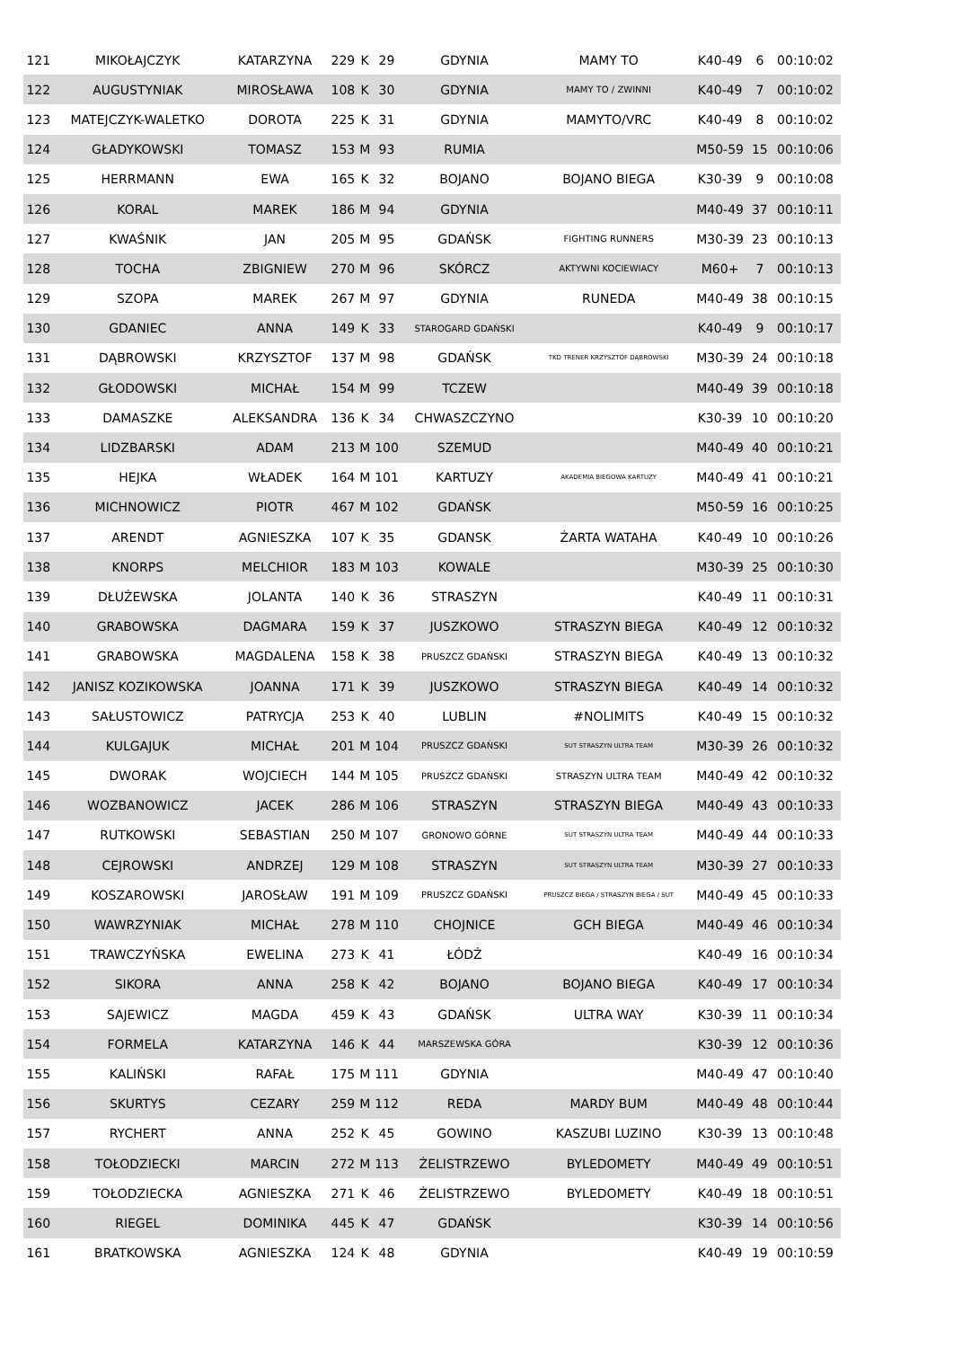| 121 | MIKOŁAJCZYK | KATARZYNA | 229 | K | 29 | GDYNIA | MAMY TO | K40-49 | 6 | 00:10:02 |
| 122 | AUGUSTYNIAK | MIROSŁAWA | 108 | K | 30 | GDYNIA | MAMY TO / ZWINNI | K40-49 | 7 | 00:10:02 |
| 123 | MATEJCZYK-WALETKO | DOROTA | 225 | K | 31 | GDYNIA | MAMYTO/VRC | K40-49 | 8 | 00:10:02 |
| 124 | GŁADYKOWSKI | TOMASZ | 153 | M | 93 | RUMIA | | M50-59 | 15 | 00:10:06 |
| 125 | HERRMANN | EWA | 165 | K | 32 | BOJANO | BOJANO BIEGA | K30-39 | 9 | 00:10:08 |
| 126 | KORAL | MAREK | 186 | M | 94 | GDYNIA | | M40-49 | 37 | 00:10:11 |
| 127 | KWAŚNIK | JAN | 205 | M | 95 | GDAŃSK | FIGHTING RUNNERS | M30-39 | 23 | 00:10:13 |
| 128 | TOCHA | ZBIGNIEW | 270 | M | 96 | SKÓRCZ | AKTYWNI KOCIEWIACY | M60+ | 7 | 00:10:13 |
| 129 | SZOPA | MAREK | 267 | M | 97 | GDYNIA | RUNEDA | M40-49 | 38 | 00:10:15 |
| 130 | GDANIEC | ANNA | 149 | K | 33 | STAROGARD GDAŃSKI | | K40-49 | 9 | 00:10:17 |
| 131 | DĄBROWSKI | KRZYSZTOF | 137 | M | 98 | GDAŃSK | TKD TRENER KRZYSZTOF DĄBROWSKI | M30-39 | 24 | 00:10:18 |
| 132 | GŁODOWSKI | MICHAŁ | 154 | M | 99 | TCZEW | | M40-49 | 39 | 00:10:18 |
| 133 | DAMASZKE | ALEKSANDRA | 136 | K | 34 | CHWASZCZYNO | | K30-39 | 10 | 00:10:20 |
| 134 | LIDZBARSKI | ADAM | 213 | M | 100 | SZEMUD | | M40-49 | 40 | 00:10:21 |
| 135 | HEJKA | WŁADEK | 164 | M | 101 | KARTUZY | AKADEMIA BIEGOWA KARTUZY | M40-49 | 41 | 00:10:21 |
| 136 | MICHNOWICZ | PIOTR | 467 | M | 102 | GDAŃSK | | M50-59 | 16 | 00:10:25 |
| 137 | ARENDT | AGNIESZKA | 107 | K | 35 | GDANSK | ŻARTA WATAHA | K40-49 | 10 | 00:10:26 |
| 138 | KNORPS | MELCHIOR | 183 | M | 103 | KOWALE | | M30-39 | 25 | 00:10:30 |
| 139 | DŁUŻEWSKA | JOLANTA | 140 | K | 36 | STRASZYN | | K40-49 | 11 | 00:10:31 |
| 140 | GRABOWSKA | DAGMARA | 159 | K | 37 | JUSZKOWO | STRASZYN BIEGA | K40-49 | 12 | 00:10:32 |
| 141 | GRABOWSKA | MAGDALENA | 158 | K | 38 | PRUSZCZ GDAŃSKI | STRASZYN BIEGA | K40-49 | 13 | 00:10:32 |
| 142 | JANISZ KOZIKOWSKA | JOANNA | 171 | K | 39 | JUSZKOWO | STRASZYN BIEGA | K40-49 | 14 | 00:10:32 |
| 143 | SAŁUSTOWICZ | PATRYCJA | 253 | K | 40 | LUBLIN | #NOLIMITS | K40-49 | 15 | 00:10:32 |
| 144 | KULGAJUK | MICHAŁ | 201 | M | 104 | PRUSZCZ GDAŃSKI | SUT STRASZYN ULTRA TEAM | M30-39 | 26 | 00:10:32 |
| 145 | DWORAK | WOJCIECH | 144 | M | 105 | PRUSZCZ GDAŃSKI | STRASZYN ULTRA TEAM | M40-49 | 42 | 00:10:32 |
| 146 | WOZBANOWICZ | JACEK | 286 | M | 106 | STRASZYN | STRASZYN BIEGA | M40-49 | 43 | 00:10:33 |
| 147 | RUTKOWSKI | SEBASTIAN | 250 | M | 107 | GRONOWO GÓRNE | SUT STRASZYN ULTRA TEAM | M40-49 | 44 | 00:10:33 |
| 148 | CEJROWSKI | ANDRZEJ | 129 | M | 108 | STRASZYN | SUT STRASZYN ULTRA TEAM | M30-39 | 27 | 00:10:33 |
| 149 | KOSZAROWSKI | JAROSŁAW | 191 | M | 109 | PRUSZCZ GDAŃSKI | PRUSZCZ BIEGA / STRASZYN BIEGA / SUT | M40-49 | 45 | 00:10:33 |
| 150 | WAWRZYNIAK | MICHAŁ | 278 | M | 110 | CHOJNICE | GCH BIEGA | M40-49 | 46 | 00:10:34 |
| 151 | TRAWCZYŃSKA | EWELINA | 273 | K | 41 | ŁÓDŹ | | K40-49 | 16 | 00:10:34 |
| 152 | SIKORA | ANNA | 258 | K | 42 | BOJANO | BOJANO BIEGA | K40-49 | 17 | 00:10:34 |
| 153 | SAJEWICZ | MAGDA | 459 | K | 43 | GDAŃSK | ULTRA WAY | K30-39 | 11 | 00:10:34 |
| 154 | FORMELA | KATARZYNA | 146 | K | 44 | MARSZEWSKA GÓRA | | K30-39 | 12 | 00:10:36 |
| 155 | KALIŃSKI | RAFAŁ | 175 | M | 111 | GDYNIA | | M40-49 | 47 | 00:10:40 |
| 156 | SKURTYS | CEZARY | 259 | M | 112 | REDA | MARDY BUM | M40-49 | 48 | 00:10:44 |
| 157 | RYCHERT | ANNA | 252 | K | 45 | GOWINO | KASZUBI LUZINO | K30-39 | 13 | 00:10:48 |
| 158 | TOŁODZIECKI | MARCIN | 272 | M | 113 | ŻELISTRZEWO | BYLEDOMETY | M40-49 | 49 | 00:10:51 |
| 159 | TOŁODZIECKA | AGNIESZKA | 271 | K | 46 | ŻELISTRZEWO | BYLEDOMETY | K40-49 | 18 | 00:10:51 |
| 160 | RIEGEL | DOMINIKA | 445 | K | 47 | GDAŃSK | | K30-39 | 14 | 00:10:56 |
| 161 | BRATKOWSKA | AGNIESZKA | 124 | K | 48 | GDYNIA | | K40-49 | 19 | 00:10:59 |